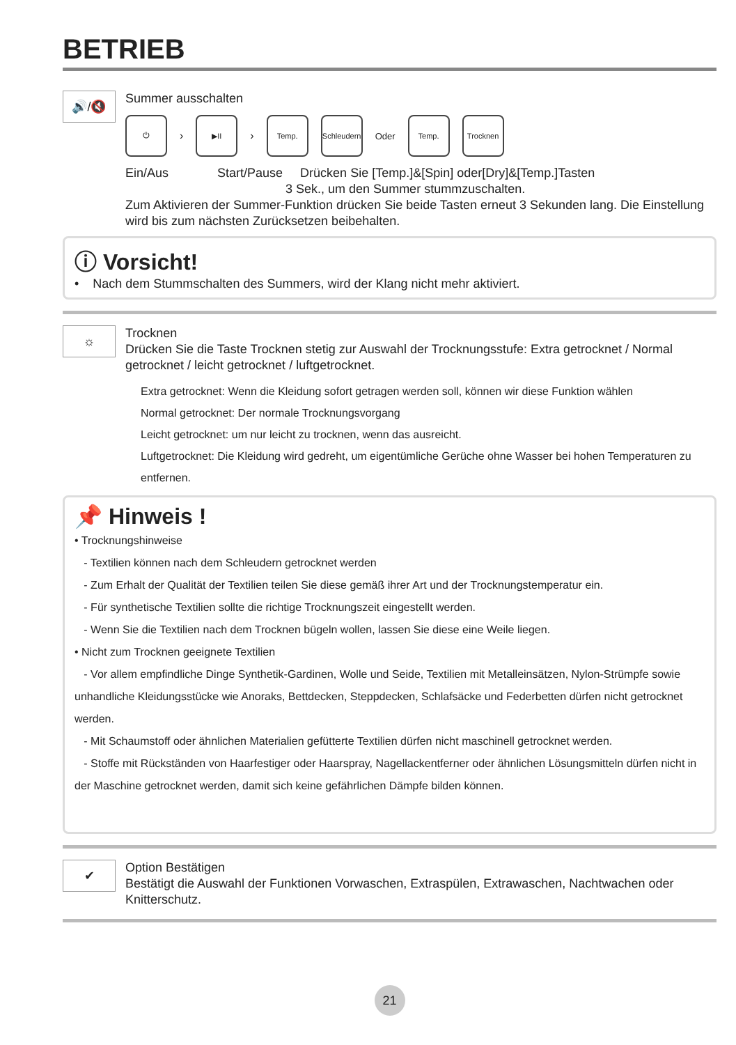BETRIEB
🔊/🔇
Summer ausschalten
⏻
›
▶II
›
Temp.
Schleudern
Oder
Temp. Trocknen
Ein/Aus Start/Pause Drücken Sie [Temp.]&[Spin] oder[Dry]&[Temp.]Tasten
3 Sek., um den Summer stummzuschalten.
Zum Aktivieren der Summer-Funktion drücken Sie beide Tasten erneut 3 Sekunden lang. Die Einstellung wird bis zum nächsten Zurücksetzen beibehalten.
ⓘ Vorsicht!
• Nach dem Stummschalten des Summers, wird der Klang nicht mehr aktiviert.
☼
Trocknen
Drücken Sie die Taste Trocknen stetig zur Auswahl der Trocknungsstufe: Extra getrocknet / Normal getrocknet / leicht getrocknet / luftgetrocknet.
Extra getrocknet: Wenn die Kleidung sofort getragen werden soll, können wir diese Funktion wählen
Normal getrocknet: Der normale Trocknungsvorgang
Leicht getrocknet: um nur leicht zu trocknen, wenn das ausreicht.
Luftgetrocknet: Die Kleidung wird gedreht, um eigentümliche Gerüche ohne Wasser bei hohen Temperaturen zu entfernen.
📌 Hinweis !
• Trocknungshinweise
- Textilien können nach dem Schleudern getrocknet werden
- Zum Erhalt der Qualität der Textilien teilen Sie diese gemäß ihrer Art und der Trocknungstemperatur ein.
- Für synthetische Textilien sollte die richtige Trocknungszeit eingestellt werden.
- Wenn Sie die Textilien nach dem Trocknen bügeln wollen, lassen Sie diese eine Weile liegen.
• Nicht zum Trocknen geeignete Textilien
- Vor allem empfindliche Dinge Synthetik-Gardinen, Wolle und Seide, Textilien mit Metalleinsätzen, Nylon-Strümpfe sowie unhandliche Kleidungsstücke wie Anoraks, Bettdecken, Steppdecken, Schlafsäcke und Federbetten dürfen nicht getrocknet werden.
- Mit Schaumstoff oder ähnlichen Materialien gefütterte Textilien dürfen nicht maschinell getrocknet werden.
- Stoffe mit Rückständen von Haarfestiger oder Haarspray, Nagellackentferner oder ähnlichen Lösungsmitteln dürfen nicht in der Maschine getrocknet werden, damit sich keine gefährlichen Dämpfe bilden können.
✔
Option Bestätigen
Bestätigt die Auswahl der Funktionen Vorwaschen, Extraspülen, Extrawaschen, Nachtwachen oder Knitterschutz.
21